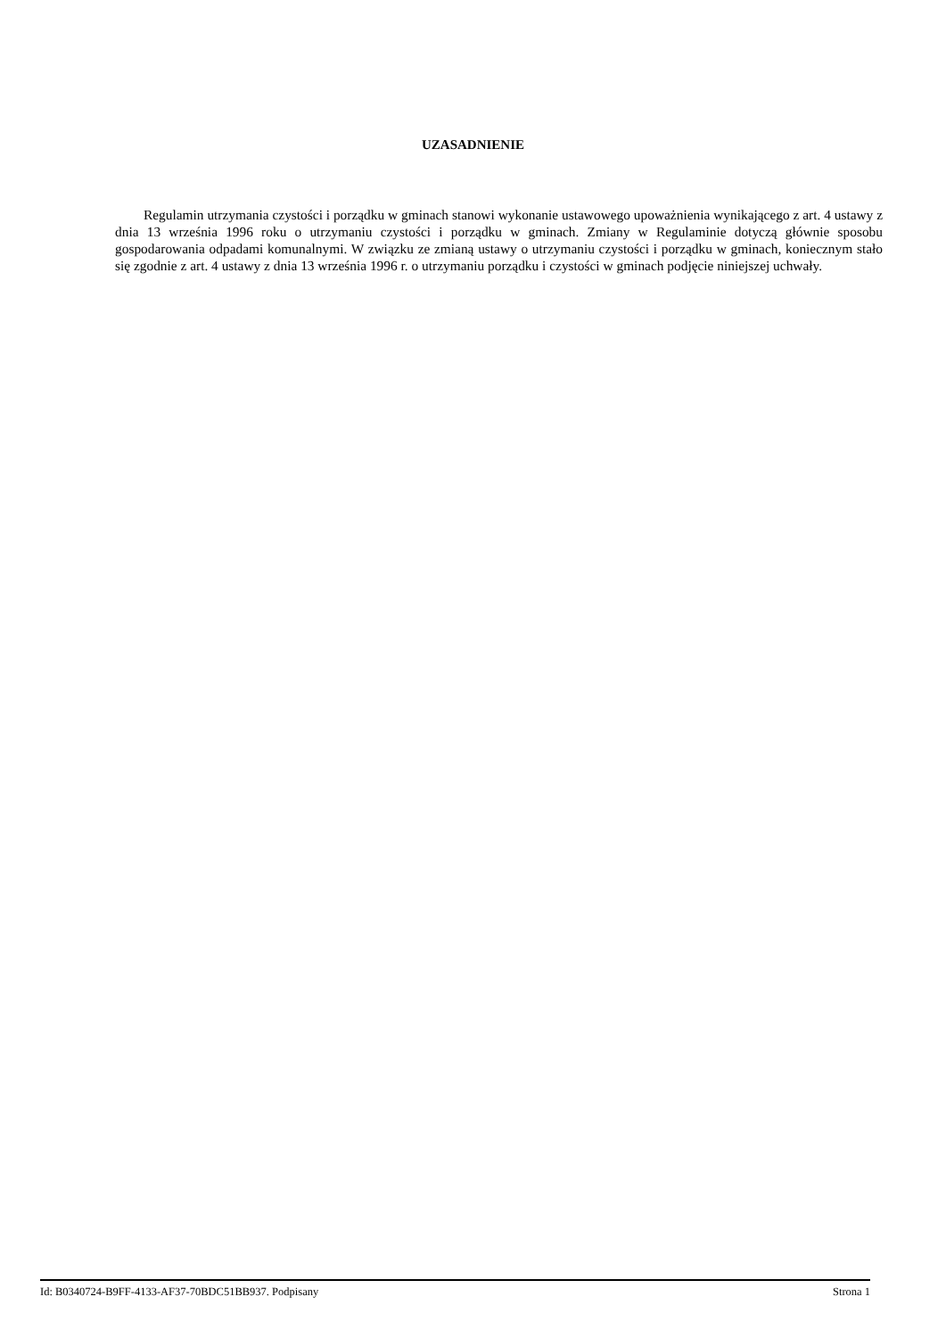UZASADNIENIE
Regulamin utrzymania czystości i porządku w gminach stanowi wykonanie ustawowego upoważnienia wynikającego z art. 4 ustawy z dnia 13 września 1996 roku o utrzymaniu czystości i porządku w gminach. Zmiany w Regulaminie dotyczą głównie sposobu gospodarowania odpadami komunalnymi. W związku ze zmianą ustawy o utrzymaniu czystości i porządku w gminach, koniecznym stało się zgodnie z art. 4 ustawy z dnia 13 września 1996 r. o utrzymaniu porządku i czystości w gminach podjęcie niniejszej uchwały.
Id: B0340724-B9FF-4133-AF37-70BDC51BB937. Podpisany Strona 1